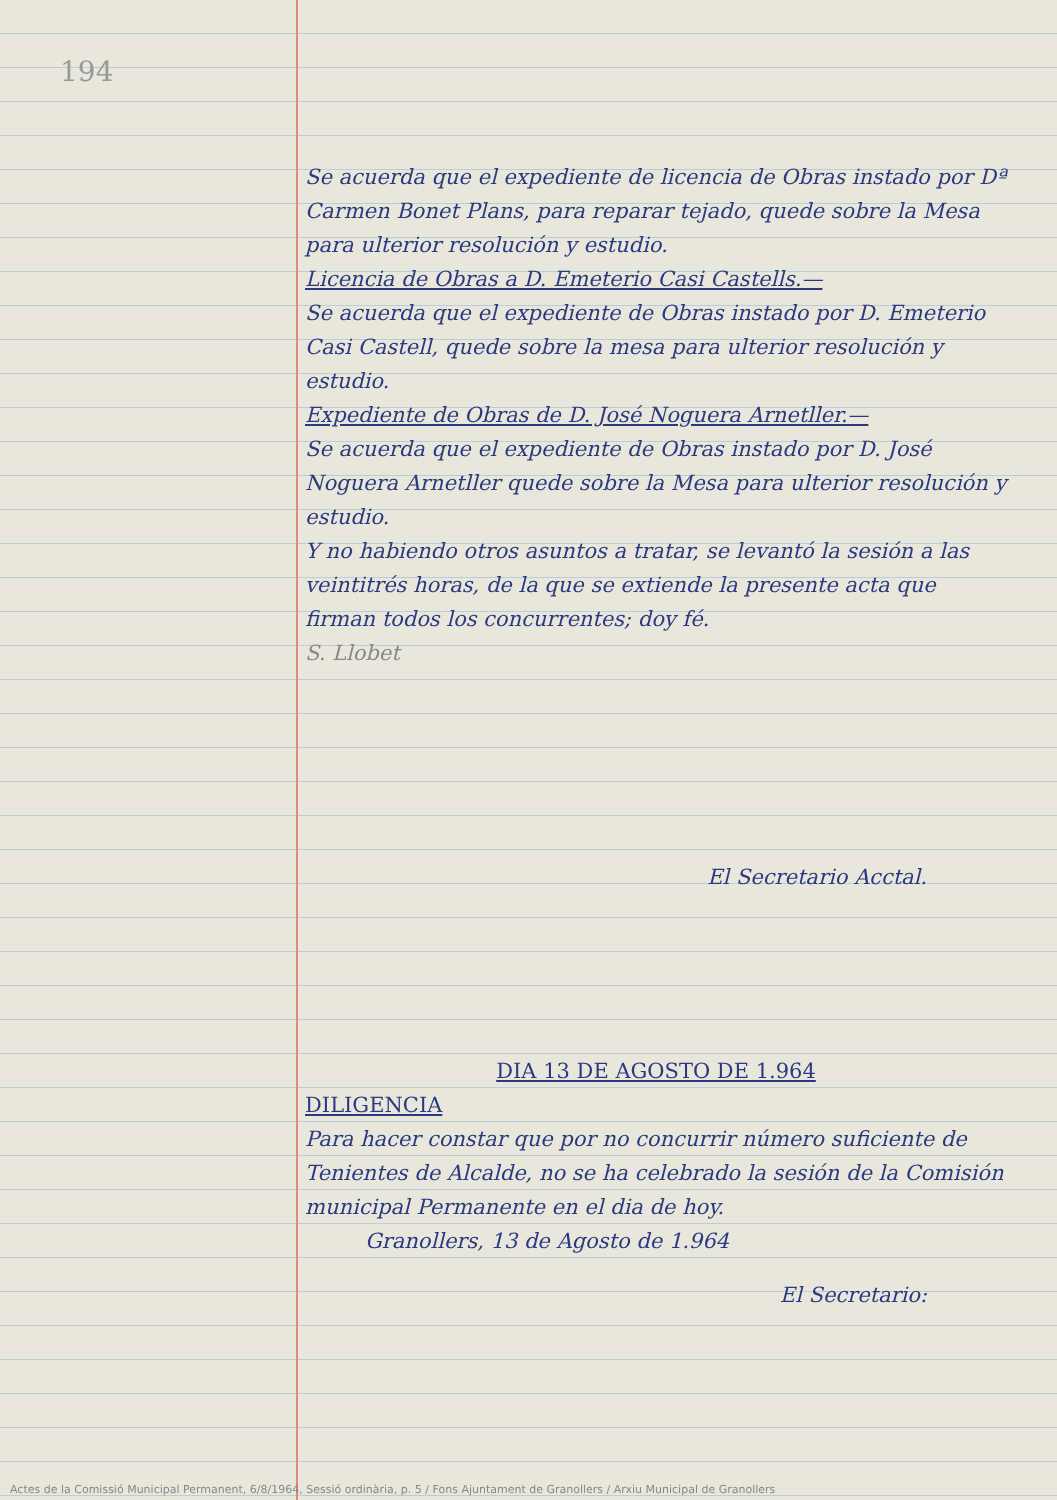194
Se acuerda que el expediente de licencia de Obras instado por Dª Carmen Bonet Plans, para reparar tejado, quede sobre la Mesa para ulterior resolución y estudio.
Licencia de Obras a D. Emeterio Casi Castells.—
Se acuerda que el expediente de Obras instado por D. Emeterio Casi Castell, quede sobre la mesa para ulterior resolución y estudio.
Expediente de Obras de D. José Noguera Arnetller.—
Se acuerda que el expediente de Obras instado por D. José Noguera Arnetller quede sobre la Mesa para ulterior resolución y estudio.
Y no habiendo otros asuntos a tratar, se levantó la sesión a las veintitrés horas, de la que se extiende la presente acta que firman todos los concurrentes; doy fé.
S. Llobet
El Secretario Acctal.
DIA 13 DE AGOSTO DE 1.964
DILIGENCIA
Para hacer constar que por no concurrir número suficiente de Tenientes de Alcalde, no se ha celebrado la sesión de la Comisión municipal Permanente en el dia de hoy.
Granollers, 13 de Agosto de 1.964
El Secretario:
Actes de la Comissió Municipal Permanent, 6/8/1964, Sessió ordinària, p. 5 / Fons Ajuntament de Granollers / Arxiu Municipal de Granollers